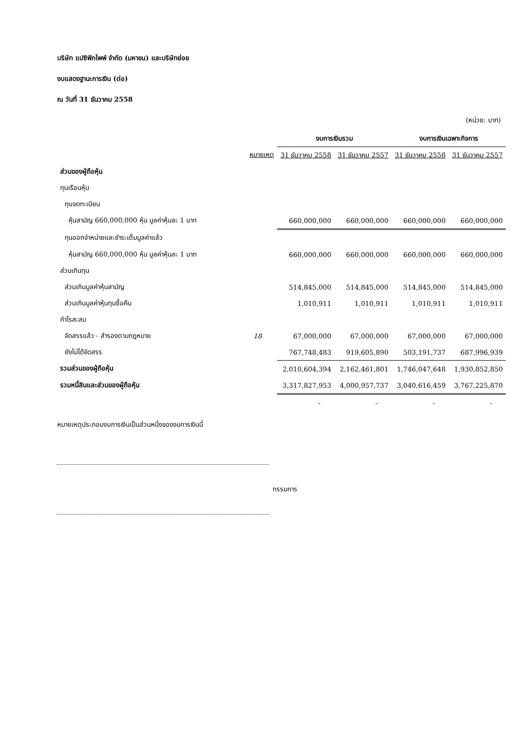บริษัท แปซิฟิกไพพ์ จำกัด (มหาชน) และบริษัทย่อย
งบแสดงฐานะการเงิน (ต่อ)
ณ วันที่ 31 ธันวาคม 2558
(หน่วย: บาท)
| | | งบการเงินรวม | | งบการเงินเฉพาะกิจการ | |
| --- | --- | --- | --- | --- | --- |
| | หมายเหตุ | 31 ธันวาคม 2558 | 31 ธันวาคม 2557 | 31 ธันวาคม 2558 | 31 ธันวาคม 2557 |
| ส่วนของผู้ถือหุ้น | | | | | |
| ทุนเรือนหุ้น | | | | | |
| ทุนจดทะเบียน | | | | | |
| หุ้นสามัญ 660,000,000 หุ้น มูลค่าหุ้นละ 1 บาท | | 660,000,000 | 660,000,000 | 660,000,000 | 660,000,000 |
| ทุนออกจำหน่ายและชำระเต็มมูลค่าแล้ว | | | | | |
| หุ้นสามัญ 660,000,000 หุ้น มูลค่าหุ้นละ 1 บาท | | 660,000,000 | 660,000,000 | 660,000,000 | 660,000,000 |
| ส่วนเกินทุน | | | | | |
| ส่วนเกินมูลค่าหุ้นสามัญ | | 514,845,000 | 514,845,000 | 514,845,000 | 514,845,000 |
| ส่วนเกินมูลค่าหุ้นทุนซื้อคืน | | 1,010,911 | 1,010,911 | 1,010,911 | 1,010,911 |
| กำไรสะสม | | | | | |
| จัดสรรแล้ว - สำรองตามกฎหมาย | 18 | 67,000,000 | 67,000,000 | 67,000,000 | 67,000,000 |
| ยังไม่ได้จัดสรร | | 767,748,483 | 919,605,890 | 503,191,737 | 687,996,939 |
| รวมส่วนของผู้ถือหุ้น | | 2,010,604,394 | 2,162,461,801 | 1,746,047,648 | 1,930,852,850 |
| รวมหนี้สินและส่วนของผู้ถือหุ้น | | 3,317,827,953 | 4,000,957,737 | 3,040,616,459 | 3,767,225,870 |
| | | - | - | - | - |
หมายเหตุประกอบงบการเงินเป็นส่วนหนึ่งของงบการเงินนี้
กรรมการ